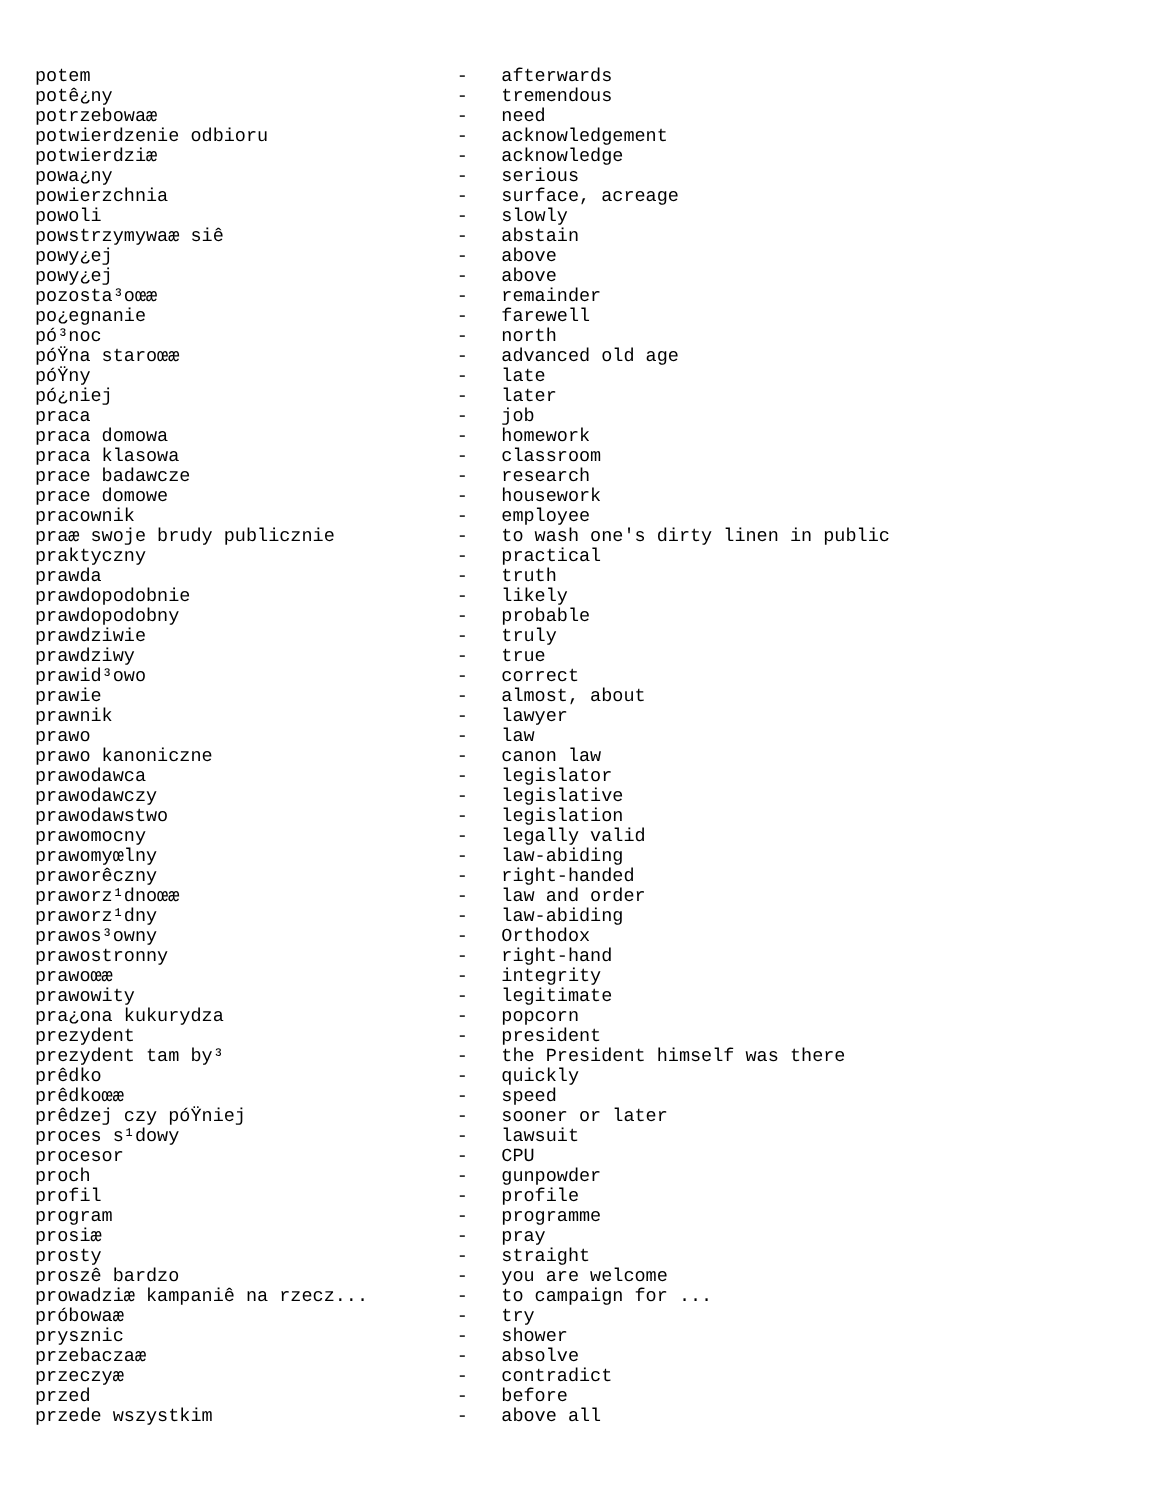potem                                 -   afterwards
potê¿ny                               -   tremendous
potrzebowaæ                           -   need
potwierdzenie odbioru                 -   acknowledgement
potwierdziæ                           -   acknowledge
powa¿ny                               -   serious
powierzchnia                          -   surface, acreage
powoli                                -   slowly
powstrzymywaæ siê                     -   abstain
powy¿ej                               -   above
powy¿ej                               -   above
pozosta³oœæ                           -   remainder
po¿egnanie                            -   farewell
pó³noc                                -   north
póŸna staroœæ                         -   advanced old age
póŸny                                 -   late
pó¿niej                               -   later
praca                                 -   job
praca domowa                          -   homework
praca klasowa                         -   classroom
prace badawcze                        -   research
prace domowe                          -   housework
pracownik                             -   employee
praæ swoje brudy publicznie           -   to wash one's dirty linen in public
praktyczny                            -   practical
prawda                                -   truth
prawdopodobnie                        -   likely
prawdopodobny                         -   probable
prawdziwie                            -   truly
prawdziwy                             -   true
prawid³owo                            -   correct
prawie                                -   almost, about
prawnik                               -   lawyer
prawo                                 -   law
prawo kanoniczne                      -   canon law
prawodawca                            -   legislator
prawodawczy                           -   legislative
prawodawstwo                          -   legislation
prawomocny                            -   legally valid
prawomyœlny                           -   law-abiding
praworêczny                           -   right-handed
praworz¹dnoœæ                         -   law and order
praworz¹dny                           -   law-abiding
prawos³owny                           -   Orthodox
prawostronny                          -   right-hand
prawoœæ                               -   integrity
prawowity                             -   legitimate
pra¿ona kukurydza                     -   popcorn
prezydent                             -   president
prezydent tam by³                     -   the President himself was there
prêdko                                -   quickly
prêdkoœæ                              -   speed
prêdzej czy póŸniej                   -   sooner or later
proces s¹dowy                         -   lawsuit
procesor                              -   CPU
proch                                 -   gunpowder
profil                                -   profile
program                               -   programme
prosiæ                                -   pray
prosty                                -   straight
proszê bardzo                         -   you are welcome
prowadziæ kampaniê na rzecz...        -   to campaign for ...
próbowaæ                              -   try
prysznic                              -   shower
przebaczaæ                            -   absolve
przeczyæ                              -   contradict
przed                                 -   before
przede wszystkim                      -   above all